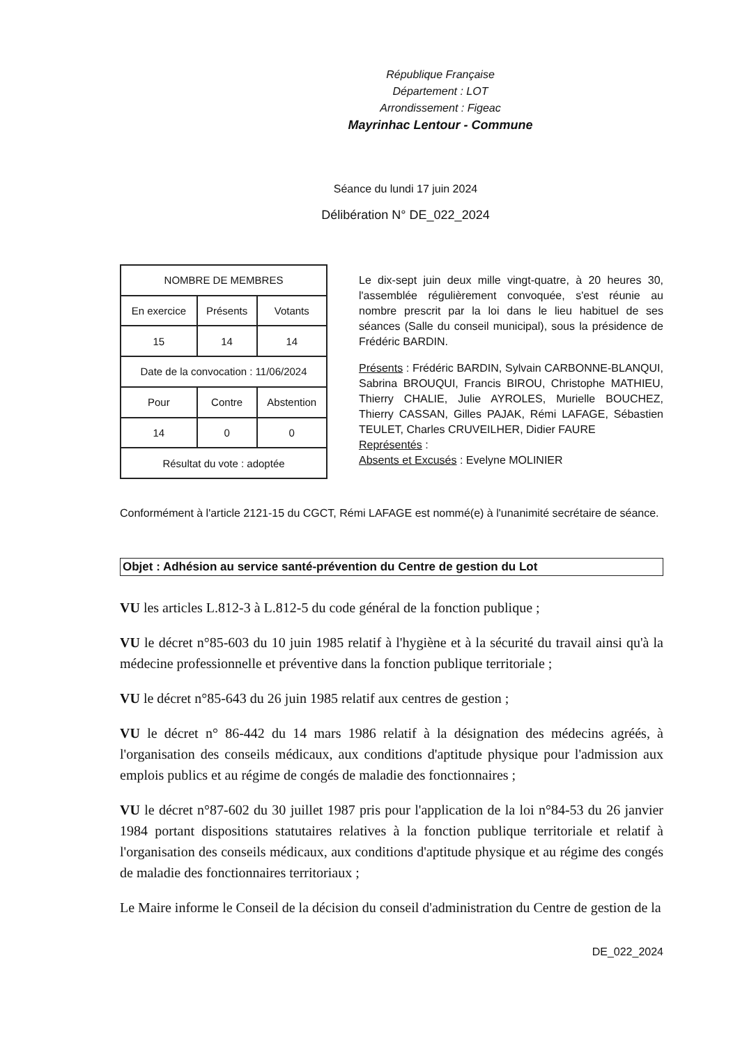République Française
Département : LOT
Arrondissement : Figeac
Mayrinhac Lentour - Commune
Séance du lundi 17 juin 2024
Délibération N° DE_022_2024
| NOMBRE DE MEMBRES | | |
| En exercice | Présents | Votants |
| 15 | 14 | 14 |
| Date de la convocation : 11/06/2024 | | |
| Pour | Contre | Abstention |
| 14 | 0 | 0 |
| Résultat du vote : adoptée | | |
Le dix-sept juin deux mille vingt-quatre, à 20 heures 30, l'assemblée régulièrement convoquée, s'est réunie au nombre prescrit par la loi dans le lieu habituel de ses séances (Salle du conseil municipal), sous la présidence de Frédéric BARDIN.
Présents : Frédéric BARDIN, Sylvain CARBONNE-BLANQUI, Sabrina BROUQUI, Francis BIROU, Christophe MATHIEU, Thierry CHALIE, Julie AYROLES, Murielle BOUCHEZ, Thierry CASSAN, Gilles PAJAK, Rémi LAFAGE, Sébastien TEULET, Charles CRUVEILHER, Didier FAURE
Représentés :
Absents et Excusés : Evelyne MOLINIER
Conformément à l'article 2121-15 du CGCT, Rémi LAFAGE est nommé(e) à l'unanimité secrétaire de séance.
Objet : Adhésion au service santé-prévention du Centre de gestion du Lot
VU les articles L.812-3 à L.812-5 du code général de la fonction publique ;
VU le décret n°85-603 du 10 juin 1985 relatif à l'hygiène et à la sécurité du travail ainsi qu'à la médecine professionnelle et préventive dans la fonction publique territoriale ;
VU le décret n°85-643 du 26 juin 1985 relatif aux centres de gestion ;
VU le décret n° 86-442 du 14 mars 1986 relatif à la désignation des médecins agréés, à l'organisation des conseils médicaux, aux conditions d'aptitude physique pour l'admission aux emplois publics et au régime de congés de maladie des fonctionnaires ;
VU le décret n°87-602 du 30 juillet 1987 pris pour l'application de la loi n°84-53 du 26 janvier 1984 portant dispositions statutaires relatives à la fonction publique territoriale et relatif à l'organisation des conseils médicaux, aux conditions d'aptitude physique et au régime des congés de maladie des fonctionnaires territoriaux ;
Le Maire informe le Conseil de la décision du conseil d'administration du Centre de gestion de la
DE_022_2024